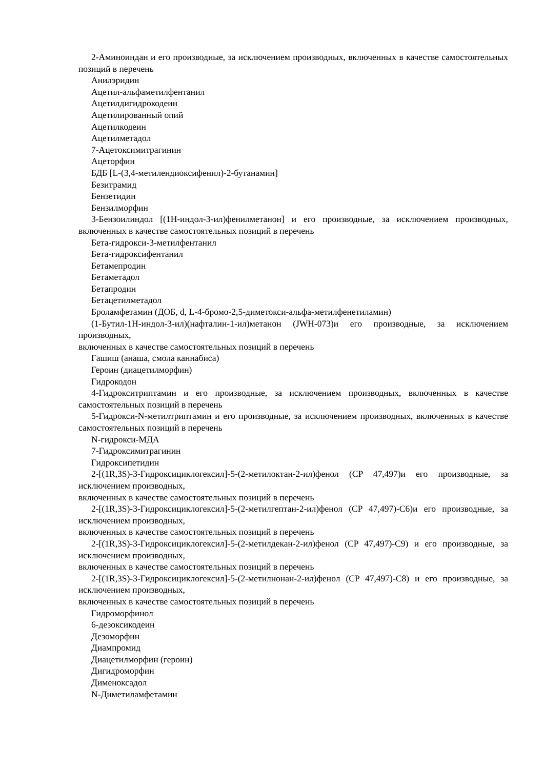2-Аминоиндан и его производные, за исключением производных, включенных в качестве самостоятельных позиций в перечень
Анилэридин
Ацетил-альфаметилфентанил
Ацетилдигидрокодеин
Ацетилированный опий
Ацетилкодеин
Ацетилметадол
7-Ацетоксимитрагинин
Ацеторфин
БДБ [L-(3,4-метилендиоксифенил)-2-бутанамин]
Безитрамид
Бензетидин
Бензилморфин
3-Бензоилиндол [(1H-индол-3-ил)фенилметанон] и его производные, за исключением производных, включенных в качестве самостоятельных позиций в перечень
Бета-гидрокси-3-метилфентанил
Бета-гидроксифентанил
Бетамепродин
Бетаметадол
Бетапродин
Бетацетилметадол
Броламфетамин (ДОБ, d, L-4-бромо-2,5-диметокси-альфа-метилфенетиламин)
(1-Бутил-1H-индол-3-ил)(нафталин-1-ил)метанон (JWH-073)и его производные, за исключением производных,
включенных в качестве самостоятельных позиций в перечень
Гашиш (анаша, смола каннабиса)
Героин (диацетилморфин)
Гидрокодон
4-Гидрокситриптамин и его производные, за исключением производных, включенных в качестве самостоятельных позиций в перечень
5-Гидрокси-N-метилтриптамин и его производные, за исключением производных, включенных в качестве самостоятельных позиций в перечень
N-гидрокси-МДА
7-Гидроксимитрагинин
Гидроксипетидин
2-[(1R,3S)-3-Гидроксициклогексил]-5-(2-метилоктан-2-ил)фенол (CP 47,497)и его производные, за исключением производных,
включенных в качестве самостоятельных позиций в перечень
2-[(1R,3S)-3-Гидроксициклогексил]-5-(2-метилгептан-2-ил)фенол (CP 47,497)-C6)и его производные, за исключением производных,
включенных в качестве самостоятельных позиций в перечень
2-[(1R,3S)-3-Гидроксициклогексил]-5-(2-метилдекан-2-ил)фенол (CP 47,497)-C9) и его производные, за исключением производных,
включенных в качестве самостоятельных позиций в перечень
2-[(1R,3S)-3-Гидроксициклогексил]-5-(2-метилнонан-2-ил)фенол (CP 47,497)-C8) и его производные, за исключением производных,
включенных в качестве самостоятельных позиций в перечень
Гидроморфинол
6-дезоксикодеин
Дезоморфин
Диампромид
Диацетилморфин (героин)
Дигидроморфин
Дименоксадол
N-Диметиламфетамин